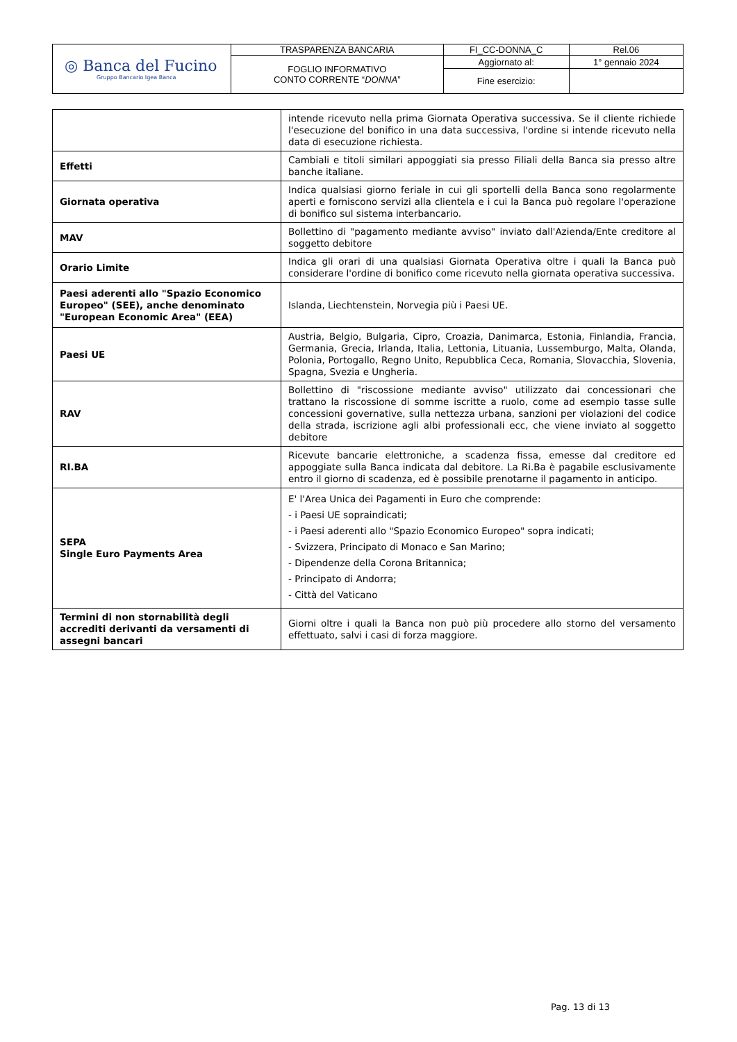| ◎ Banca del Fucino Gruppo Bancario Igea Banca | TRASPARENZA BANCARIA | FI_CC-DONNA_C | Rel.06 |
| | FOGLIO INFORMATIVO CONTO CORRENTE “ DONNA ” | Aggiornato al: | 1° gennaio 2024 |
| | | Fine esercizio: | |
| | intende ricevuto nella prima Giornata Operativa successiva. Se il cliente richiede l'esecuzione del bonifico in una data successiva, l'ordine si intende ricevuto nella data di esecuzione richiesta. |
| Effetti | Cambiali e titoli similari appoggiati sia presso Filiali della Banca sia presso altre banche italiane. |
| Giornata operativa | Indica qualsiasi giorno feriale in cui gli sportelli della Banca sono regolarmente aperti e forniscono servizi alla clientela e i cui la Banca può regolare l'operazione di bonifico sul sistema interbancario. |
| MAV | Bollettino di "pagamento mediante avviso" inviato dall'Azienda/Ente creditore al soggetto debitore |
| Orario Limite | Indica gli orari di una qualsiasi Giornata Operativa oltre i quali la Banca può considerare l'ordine di bonifico come ricevuto nella giornata operativa successiva. |
| Paesi aderenti allo "Spazio Economico Europeo" (SEE), anche denominato "European Economic Area" (EEA) | Islanda, Liechtenstein, Norvegia più i Paesi UE. |
| Paesi UE | Austria, Belgio, Bulgaria, Cipro, Croazia, Danimarca, Estonia, Finlandia, Francia, Germania, Grecia, Irlanda, Italia, Lettonia, Lituania, Lussemburgo, Malta, Olanda, Polonia, Portogallo, Regno Unito, Repubblica Ceca, Romania, Slovacchia, Slovenia, Spagna, Svezia e Ungheria. |
| RAV | Bollettino di "riscossione mediante avviso" utilizzato dai concessionari che trattano la riscossione di somme iscritte a ruolo, come ad esempio tasse sulle concessioni governative, sulla nettezza urbana, sanzioni per violazioni del codice della strada, iscrizione agli albi professionali ecc, che viene inviato al soggetto debitore |
| RI.BA | Ricevute bancarie elettroniche, a scadenza fissa, emesse dal creditore ed appoggiate sulla Banca indicata dal debitore. La Ri.Ba è pagabile esclusivamente entro il giorno di scadenza, ed è possibile prenotarne il pagamento in anticipo. |
| SEPA Single Euro Payments Area | E' l'Area Unica dei Pagamenti in Euro che comprende: - i Paesi UE sopraindicati; - i Paesi aderenti allo "Spazio Economico Europeo" sopra indicati; - Svizzera, Principato di Monaco e San Marino; - Dipendenze della Corona Britannica; - Principato di Andorra; - Città del Vaticano |
| Termini di non stornabilità degli accrediti derivanti da versamenti di assegni bancari | Giorni oltre i quali la Banca non può più procedere allo storno del versamento effettuato, salvi i casi di forza maggiore. |
Pag. 13 di 13